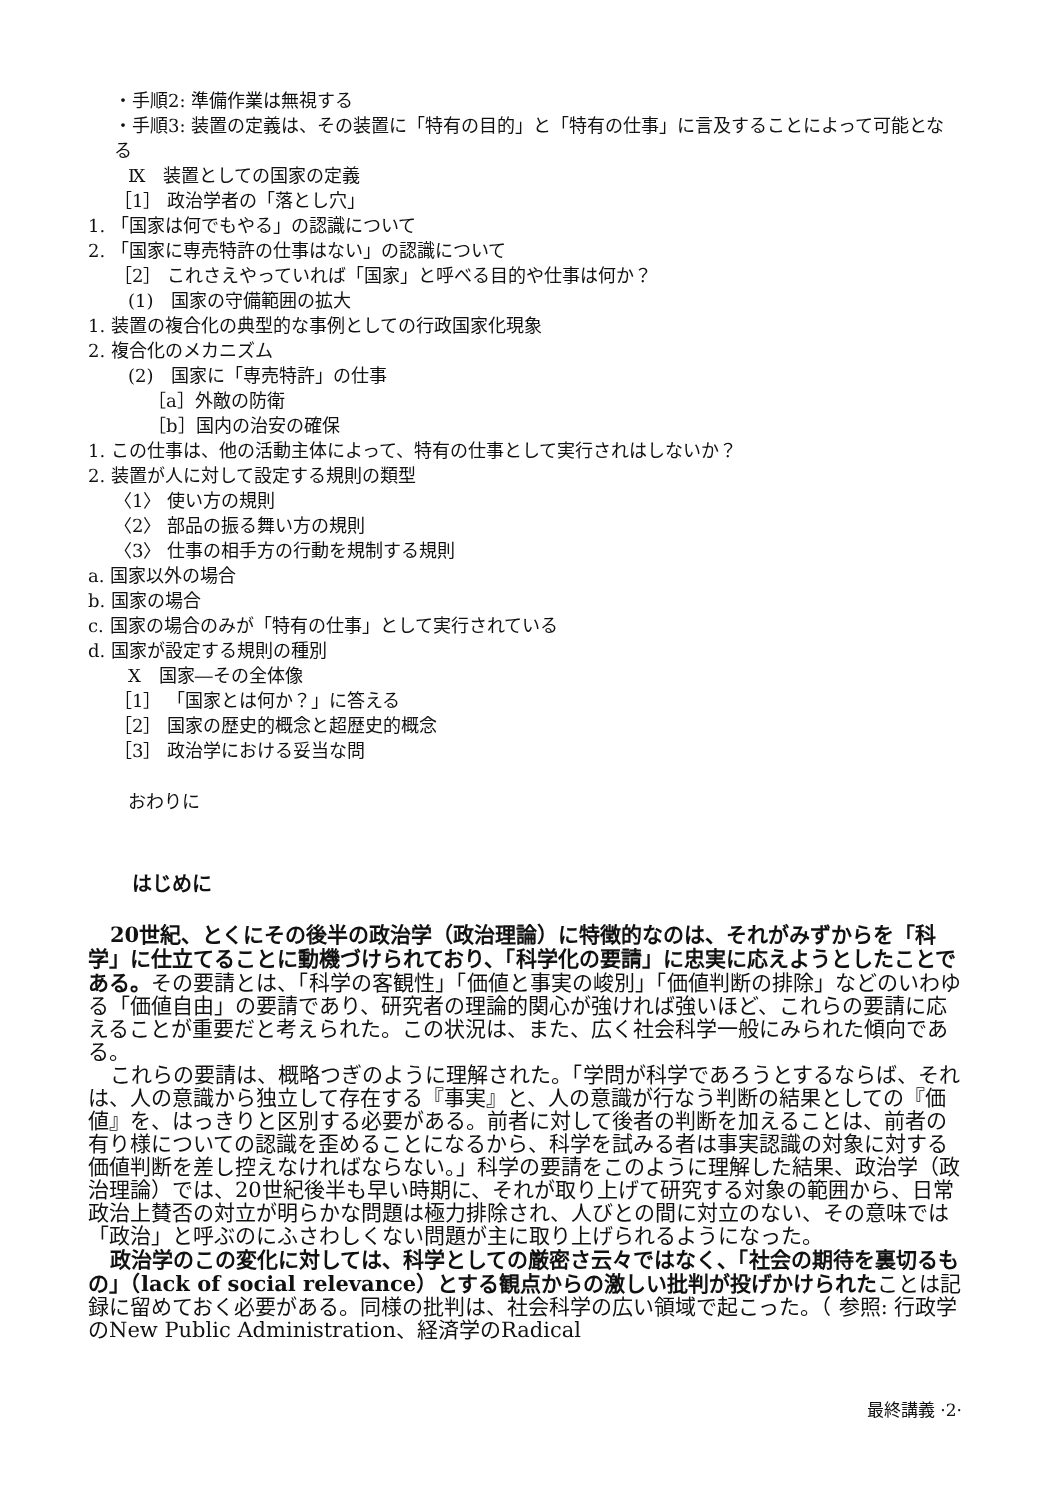・手順2: 準備作業は無視する
・手順3: 装置の定義は、その装置に「特有の目的」と「特有の仕事」に言及することによって可能となる
Ⅸ　装置としての国家の定義
［1］ 政治学者の「落とし穴」
1. 「国家は何でもやる」の認識について
2. 「国家に専売特許の仕事はない」の認識について
［2］ これさえやっていれば「国家」と呼べる目的や仕事は何か？
(1)　国家の守備範囲の拡大
1. 装置の複合化の典型的な事例としての行政国家化現象
2. 複合化のメカニズム
(2)　国家に「専売特許」の仕事
［a］外敵の防衛
［b］国内の治安の確保
1. この仕事は、他の活動主体によって、特有の仕事として実行されはしないか？
2. 装置が人に対して設定する規則の類型
〈1〉 使い方の規則
〈2〉 部品の振る舞い方の規則
〈3〉 仕事の相手方の行動を規制する規則
a. 国家以外の場合
b. 国家の場合
c. 国家の場合のみが「特有の仕事」として実行されている
d. 国家が設定する規則の種別
Ⅹ　国家―その全体像
［1］ 「国家とは何か？」に答える
［2］ 国家の歴史的概念と超歴史的概念
［3］ 政治学における妥当な問
おわりに
はじめに
20世紀、とくにその後半の政治学（政治理論）に特徴的なのは、それがみずからを「科学」に仕立てることに動機づけられており、「科学化の要請」に忠実に応えようとしたことである。その要請とは、「科学の客観性」「価値と事実の峻別」「価値判断の排除」などのいわゆる「価値自由」の要請であり、研究者の理論的関心が強ければ強いほど、これらの要請に応えることが重要だと考えられた。この状況は、また、広く社会科学一般にみられた傾向である。
これらの要請は、概略つぎのように理解された。「学問が科学であろうとするならば、それは、人の意識から独立して存在する『事実』と、人の意識が行なう判断の結果としての『価値』を、はっきりと区別する必要がある。前者に対して後者の判断を加えることは、前者の有り様についての認識を歪めることになるから、科学を試みる者は事実認識の対象に対する価値判断を差し控えなければならない。」科学の要請をこのように理解した結果、政治学（政治理論）では、20世紀後半も早い時期に、それが取り上げて研究する対象の範囲から、日常政治上賛否の対立が明らかな問題は極力排除され、人びとの間に対立のない、その意味では「政治」と呼ぶのにふさわしくない問題が主に取り上げられるようになった。
政治学のこの変化に対しては、科学としての厳密さ云々ではなく、「社会の期待を裏切るもの」（lack of social relevance）とする観点からの激しい批判が投げかけられたことは記録に留めておく必要がある。同様の批判は、社会科学の広い領域で起こった。（ 参照: 行政学のNew Public Administration、経済学のRadical
最終講義 ·2·